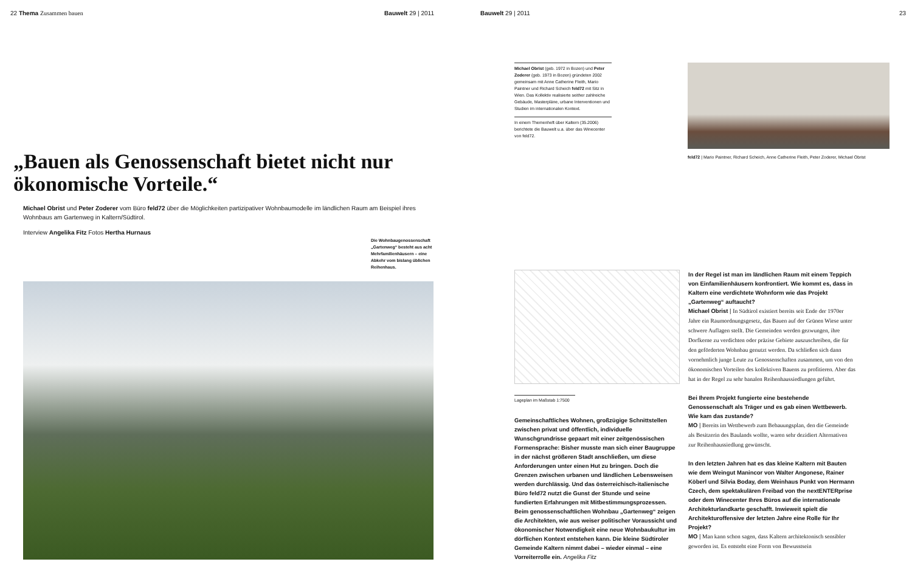22 Thema Zusammen bauen Bauwelt 29 | 2011
„Bauen als Genossenschaft bietet nicht nur ökonomische Vorteile.“
Michael Obrist und Peter Zoderer vom Büro feld72 über die Möglichkeiten partizipativer Wohnbaumodelle im ländlichen Raum am Beispiel ihres Wohnbaus am Gartenweg in Kaltern/Südtirol.
Interview Angelika Fitz Fotos Hertha Hurnaus
Die Wohnbaugenossenschaft „Gartenweg“ besteht aus acht Mehrfamilienhäusern – eine Abkehr vom bislang üblichen Reihenhaus.
Bauwelt 29 | 2011 23
Michael Obrist (geb. 1972 in Bozen) und Peter Zoderer (geb. 1973 in Bozen) gründeten 2002 gemeinsam mit Anne Catherine Fleith, Mario Paintner und Richard Scheich feld72 mit Sitz in Wien. Das Kollektiv realisierte seither zahlreiche Gebäude, Masterpläne, urbane Interventionen und Studien im internationalen Kontext.
In einem Themenheft über Kaltern (35.2006) berichtete die Bauwelt u.a. über das Winecenter von feld72.
feld72 | Mario Paintner, Richard Scheich, Anne Catherine Fleith, Peter Zoderer, Michael Obrist
Lageplan im Maßstab 1:7500
Gemeinschaftliches Wohnen, großzügige Schnittstellen zwischen privat und öffentlich, individuelle Wunschgrundrisse gepaart mit einer zeitgenössischen Formensprache: Bisher musste man sich einer Baugruppe in der nächst größeren Stadt anschließen, um diese Anforderungen unter einen Hut zu bringen. Doch die Grenzen zwischen urbanen und ländlichen Lebensweisen werden durchlässig. Und das österreichisch-italienische Büro feld72 nutzt die Gunst der Stunde und seine fundierten Erfahrungen mit Mitbestimmungsprozessen. Beim genossenschaftlichen Wohnbau „Gartenweg“ zeigen die Architekten, wie aus weiser politischer Voraussicht und ökonomischer Notwendigkeit eine neue Wohnbaukultur im dörflichen Kontext entstehen kann. Die kleine Südtiroler Gemeinde Kaltern nimmt dabei – wieder einmal – eine Vorreiterrolle ein. Angelika Fitz
In der Regel ist man im ländlichen Raum mit einem Teppich von Einfamilienhäusern konfrontiert. Wie kommt es, dass in Kaltern eine verdichtete Wohnform wie das Projekt „Gartenweg“ auftaucht?
Michael Obrist | In Südtirol existiert bereits seit Ende der 1970er Jahre ein Raumordnungsgesetz, das Bauen auf der Grünen Wiese unter schwere Auflagen stellt. Die Gemeinden werden gezwungen, ihre Dorfkerne zu verdichten oder präzise Gebiete auszuschreiben, die für den geförderten Wohnbau genutzt werden. Da schließen sich dann vornehmlich junge Leute zu Genossenschaften zusammen, um von den ökonomischen Vorteilen des kollektiven Bauens zu profitieren. Aber das hat in der Regel zu sehr banalen Reihenhaussiedlungen geführt.
Bei Ihrem Projekt fungierte eine bestehende Genossenschaft als Träger und es gab einen Wettbewerb. Wie kam das zustande?
MO | Bereits im Wettbewerb zum Bebauungsplan, den die Gemeinde als Besitzerin des Baulands wollte, waren sehr dezidiert Alternativen zur Reihenhaussiedlung gewünscht.
In den letzten Jahren hat es das kleine Kaltern mit Bauten wie dem Weingut Manincor von Walter Angonese, Rainer Köberl und Silvia Boday, dem Weinhaus Punkt von Hermann Czech, dem spektakulären Freibad von the nextENTERprise oder dem Winecenter Ihres Büros auf die internationale Architekturlandkarte geschafft. Inwieweit spielt die Architekturoffensive der letzten Jahre eine Rolle für Ihr Projekt?
MO | Man kann schon sagen, dass Kaltern architektonisch sensibler geworden ist. Es entsteht eine Form von Bewusstsein